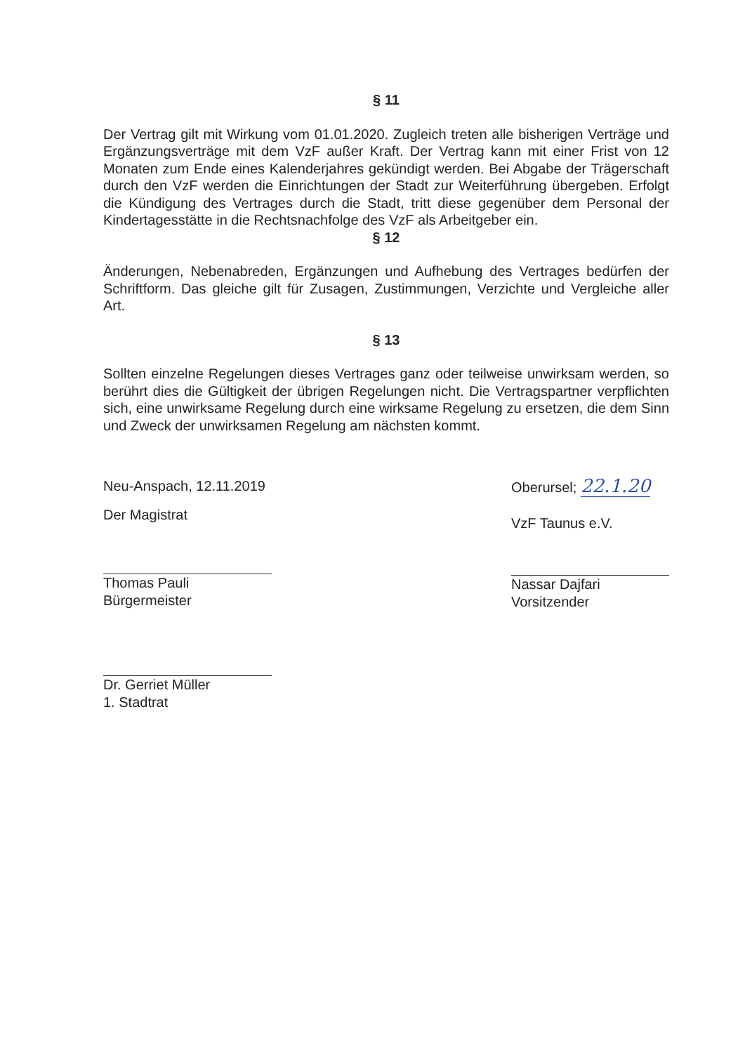§ 11
Der Vertrag gilt mit Wirkung vom 01.01.2020. Zugleich treten alle bisherigen Verträge und Ergänzungsverträge mit dem VzF außer Kraft. Der Vertrag kann mit einer Frist von 12 Monaten zum Ende eines Kalenderjahres gekündigt werden. Bei Abgabe der Trägerschaft durch den VzF werden die Einrichtungen der Stadt zur Weiterführung übergeben. Erfolgt die Kündigung des Vertrages durch die Stadt, tritt diese gegenüber dem Personal der Kindertagesstätte in die Rechtsnachfolge des VzF als Arbeitgeber ein.
§ 12
Änderungen, Nebenabreden, Ergänzungen und Aufhebung des Vertrages bedürfen der Schriftform. Das gleiche gilt für Zusagen, Zustimmungen, Verzichte und Vergleiche aller Art.
§ 13
Sollten einzelne Regelungen dieses Vertrages ganz oder teilweise unwirksam werden, so berührt dies die Gültigkeit der übrigen Regelungen nicht. Die Vertragspartner verpflichten sich, eine unwirksame Regelung durch eine wirksame Regelung zu ersetzen, die dem Sinn und Zweck der unwirksamen Regelung am nächsten kommt.
Neu-Anspach, 12.11.2019
Der Magistrat
Thomas Pauli
Bürgermeister
Dr. Gerriet Müller
1. Stadtrat
Oberursel; 22.1.20
VzF Taunus e.V.
Nassar Dajfari
Vorsitzender